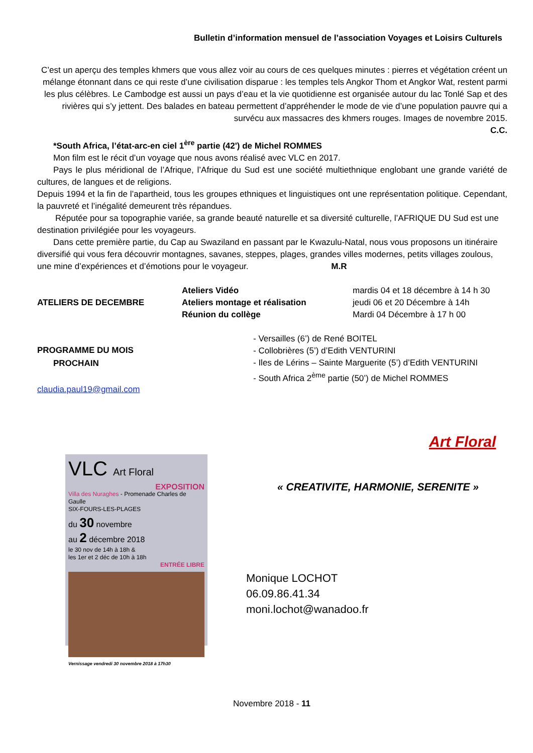Bulletin d’information mensuel de l’association Voyages et Loisirs Culturels
C’est un aperçu des temples khmers que vous allez voir au cours de ces quelques minutes : pierres et végétation créent un mélange étonnant dans ce qui reste d’une civilisation disparue : les temples tels Angkor Thom et Angkor Wat, restent parmi les plus célèbres. Le Cambodge est aussi un pays d’eau et la vie quotidienne est organisée autour du lac Tonlé Sap et des rivières qui s’y jettent. Des balades en bateau permettent d’appréhender le mode de vie d’une population pauvre qui a survécu aux massacres des khmers rouges. Images de novembre 2015.
C.C.
*South Africa, l’état-arc-en ciel 1<sup>ère</sup> partie (42') de Michel ROMMES
Mon film est le récit d’un voyage que nous avons réalisé avec VLC en 2017.
Pays le plus méridional de l’Afrique, l’Afrique du Sud est une société multiethnique englobant une grande variété de cultures, de langues et de religions.
Depuis 1994 et la fin de l’apartheid, tous les groupes ethniques et linguistiques ont une représentation politique. Cependant, la pauvreté et l’inégalité demeurent très répandues.
Réputée pour sa topographie variée, sa grande beauté naturelle et sa diversité culturelle, l’AFRIQUE DU Sud est une destination privilégiée pour les voyageurs.
Dans cette première partie, du Cap au Swaziland en passant par le Kwazulu-Natal, nous vous proposons un itinéraire diversifié qui vous fera découvrir montagnes, savanes, steppes, plages, grandes villes modernes, petits villages zoulous, une mine d’expériences et d’émotions pour le voyageur. M.R
ATELIERS DE DECEMBRE
Ateliers Vidéo
Ateliers montage et réalisation
Réunion du collège
mardis 04 et 18 décembre à 14 h 30
jeudi 06 et 20 Décembre à 14h
Mardi 04 Décembre à 17 h 00
PROGRAMME DU MOIS
PROCHAIN
claudia.paul19@gmail.com
- Versailles (6’) de René BOITEL
- Collobrières (5’) d’Edith VENTURINI
- Iles de Lérins – Sainte Marguerite (5’) d’Edith VENTURINI
- South Africa 2<sup>ème</sup> partie (50’) de Michel ROMMES
Art Floral
VLC Art Floral
EXPOSITION
Villa des Nuraghes - Promenade Charles de Gaulle
SIX-FOURS-LES-PLAGES
du 30 novembre
au 2 décembre 2018
le 30 nov de 14h à 18h &
les 1er et 2 déc de 10h à 18h
ENTRÉE LIBRE
Vernissage vendredi 30 novembre 2018 à 17h30
« CREATIVITE, HARMONIE, SERENITE »
Monique LOCHOT
06.09.86.41.34
moni.lochot@wanadoo.fr
Novembre 2018 - 11